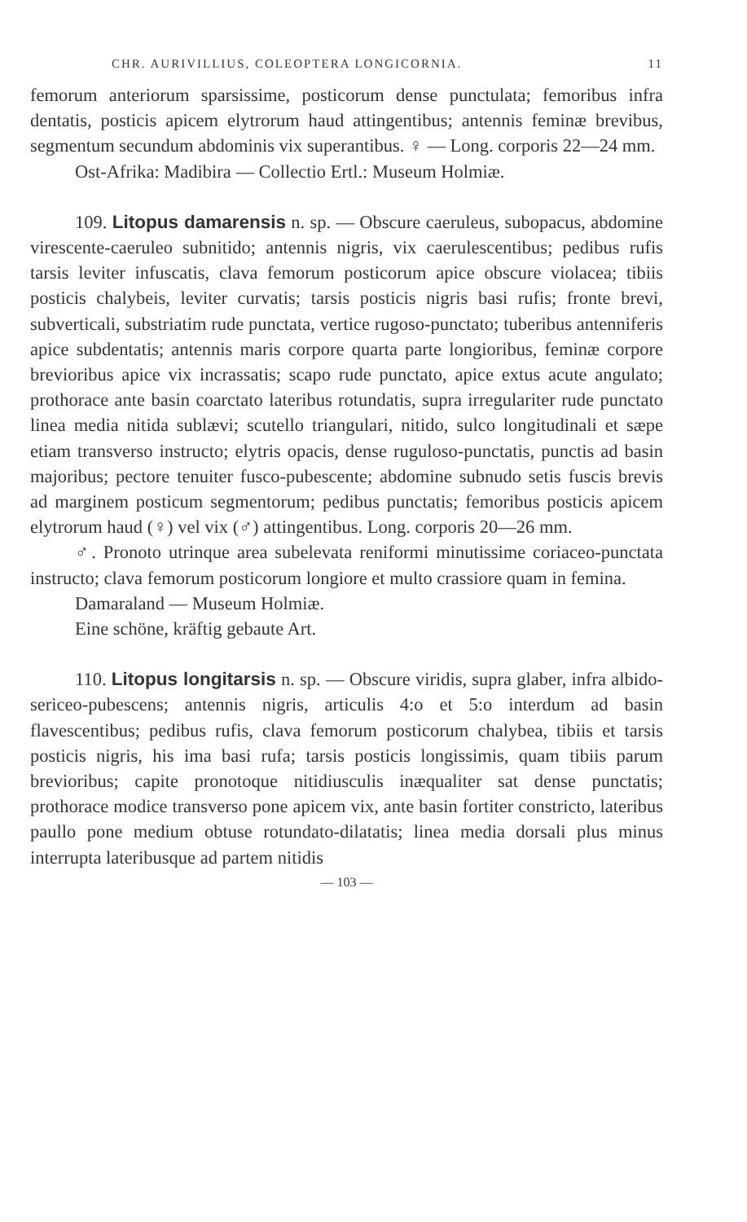CHR. AURIVILLIUS, COLEOPTERA LONGICORNIA. 11
femorum anteriorum sparsissime, posticorum dense punctulata; femoribus infra dentatis, posticis apicem elytrorum haud attingentibus; antennis feminæ brevibus, segmentum secundum abdominis vix superantibus. ♀ — Long. corporis 22—24 mm.
Ost-Afrika: Madibira — Collectio Ertl.: Museum Holmiæ.
109. Litopus damarensis n. sp. — Obscure caeruleus, subopacus, abdomine virescente-caeruleo subnitido; antennis nigris, vix caerulescentibus; pedibus rufis tarsis leviter infuscatis, clava femorum posticorum apice obscure violacea; tibiis posticis chalybeis, leviter curvatis; tarsis posticis nigris basi rufis; fronte brevi, subverticali, substriatim rude punctata, vertice rugoso-punctato; tuberibus antenniferis apice subdentatis; antennis maris corpore quarta parte longioribus, feminæ corpore brevioribus apice vix incrassatis; scapo rude punctato, apice extus acute angulato; prothorace ante basin coarctato lateribus rotundatis, supra irregulariter rude punctato linea media nitida sublævi; scutello triangulari, nitido, sulco longitudinali et sæpe etiam transverso instructo; elytris opacis, dense ruguloso-punctatis, punctis ad basin majoribus; pectore tenuiter fusco-pubescente; abdomine subnudo setis fuscis brevis ad marginem posticum segmentorum; pedibus punctatis; femoribus posticis apicem elytrorum haud (♀) vel vix (♂) attingentibus. Long. corporis 20—26 mm.
♂. Pronoto utrinque area subelevata reniformi minutissime coriaceo-punctata instructo; clava femorum posticorum longiore et multo crassiore quam in femina.
Damaraland — Museum Holmiæ.
Eine schöne, kräftig gebaute Art.
110. Litopus longitarsis n. sp. — Obscure viridis, supra glaber, infra albido-sericeo-pubescens; antennis nigris, articulis 4:o et 5:o interdum ad basin flavescentibus; pedibus rufis, clava femorum posticorum chalybea, tibiis et tarsis posticis nigris, his ima basi rufa; tarsis posticis longissimis, quam tibiis parum brevioribus; capite pronotoque nitidiusculis inæqualiter sat dense punctatis; prothorace modice transverso pone apicem vix, ante basin fortiter constricto, lateribus paullo pone medium obtuse rotundato-dilatatis; linea media dorsali plus minus interrupta lateribusque ad partem nitidis
— 103 —